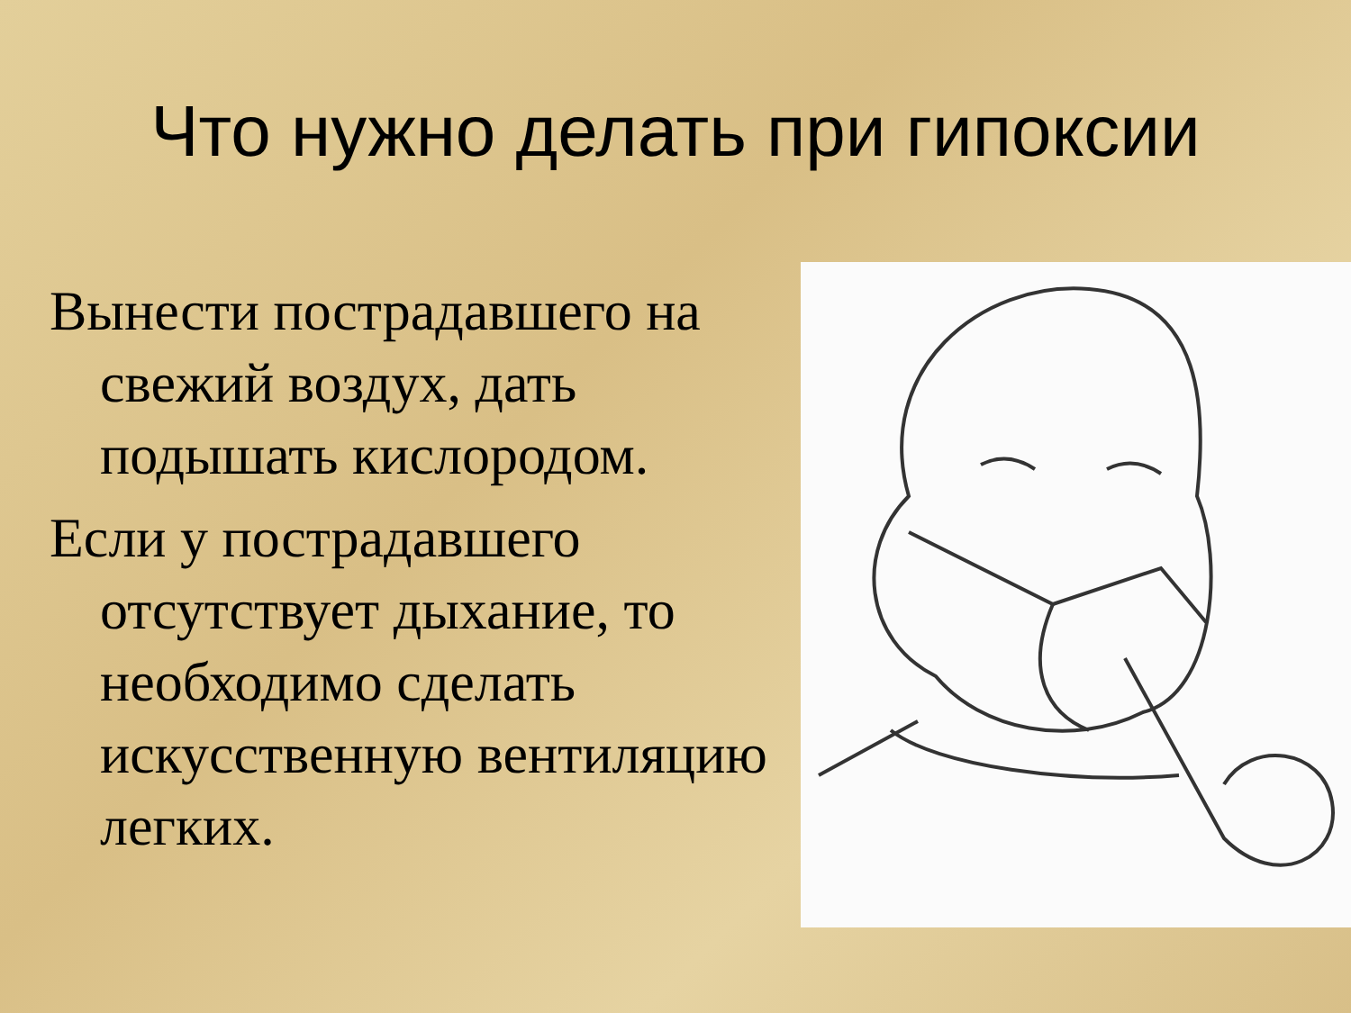Что нужно делать при гипоксии
Вынести пострадавшего на свежий воздух, дать подышать кислородом.
Если у пострадавшего отсутствует дыхание, то необходимо сделать искусственную вентиляцию легких.